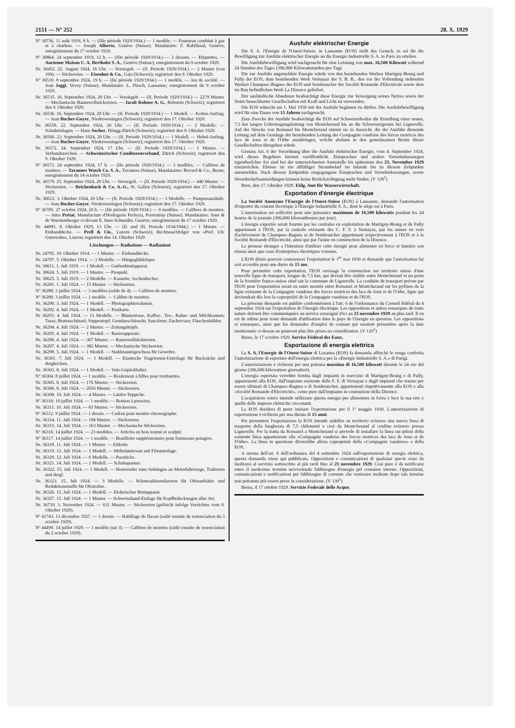2151 — Nº 252 28. X. 1929
Nº 30736. 11 août 1919, 9 h. — (IIIe période 1929/1934.) — 1 modèle. — Fourneau combiné à gaz et à charbon. — Joseph Alberto, Genève (Suisse). Mandataire: F. Rabilloud, Genève; enregistrement du 17 octobre 1929.
Nº 30864. 24 septembre 1919, 12 h. — (IIIe période 1929/1934.) — 2 dessins. — Etiquettes. — Ancienne Maison C. A. Bertholet S. A., Genève (Suisse); enregistrement du 9 octobre 1929.
Nr. 36452. 22. August 1924, 16 Uhr. — Versiegelt. — (II. Periode 1929/1934.) — 2 Muster (von 199). — Stickereien. — Eisenhut & Co., Gais (Schweiz); registriert den 9. Oktober 1929.
Nº 36510. 8 septembre 1924, 19 h. — (IIe période 1929/1934.) — 1 modèle. — Jeu de société. — Jean Jaggi, Vevey (Suisse). Mandataire: L. Flesch, Lausanne; enregistrement du 9 octobre 1929.
Nr. 36535. 16. September 1924, 20 Uhr. — Versiegelt. — (II. Periode 1929/1934.) — 2279 Muster. — Mechanische Baumwollstickereien. — Jacob Rohner A. G., Rebstein (Schweiz); registriert den 9. Oktober 1929.
Nr. 36536. 16. September 1924, 20 Uhr. — (II. Periode 1929/1934.) — 1 Modell. — Ketten-Aufzug. — Jean Bucher-Guyer, Niederweningen (Schweiz); registriert den 17. Oktober 1929.
Nr. 36559. 22. September 1924, 20 Uhr. — (II. Periode 1929/1934.) — 2 Modelle. — Schuheinlagen. — Hans Sochor, Höngg-Zürich (Schweiz); registriert den 9. Oktober 1929.
Nr. 36566. 23. September 1924, 20 Uhr. — (II. Periode 1929/1934.) — 1 Modell. — Hebel-Aufzug. — Jean Bucher-Guyer, Niederweningen (Schweiz); registriert den 17. Oktober 1929.
Nr. 36572. 24. September 1924, 17 Uhr. — (II. Periode 1929/1934.) — 1 Muster. — Verbandszeichen. — Schweizerischer Conditorenverband, Zürich (Schweiz); registriert den 9. Oktober 1929.
Nº 36573. 24 septembre 1924, 17 h. — (IIe période 1929/1934.) — 3 modèles. — Calibres de montres. — Tavannes Watch Co. S. A., Tavannes (Suisse). Mandataires: Bovard & Co., Berne; enregistrement du 14 octobre 1929.
Nr. 36579. 25. September 1924, 20 Uhr. — Versiegelt. — (II. Periode 1929/1934.) — 440 Muster. — Stickereien. — Reichenbach & Co. A.-G., St. Gallen (Schweiz); registriert den 17. Oktober 1929.
Nr. 36612. 3. Oktober 1924, 20 Uhr. — (II. Periode 1929/1934.) — 3 Modelle. — Pumpenausläufe. — Jean Bucher-Guyer, Niederweningen (Schweiz); registriert den 17. Oktober 1929.
Nº 36705. 27 octobre 1924, 20 h. — (IIe période 1929/1934.) — 9 modèles. — Calibres de montres. — Jules Prétat, Manufacture d'Horlogerie Perfecta, Porrentruy (Suisse). Mandataires: Imer & de Wurstemberger ci-devant E. Imer-Schneider, Genève; enregistrement du 17 octobre 1929.
Nr. 44981. 8. Oktober 1929, 13 Uhr. — (II. und III. Periode 1934/1944.) — 1 Muster. — Einbanddecke. — Prell & Cie., Luzern (Schweiz); Rechtsnachfolger von «Prof. Ulr. Gutersohn», Luzern; registriert den 14. Oktober 1929.
Löschungen — Radiations — Radiazioni
Nr. 24795. 10. Oktober 1914. — 1 Muster. — Einbanddecke.
Nr. 24797. 5. Oktober 1914. — 3 Modelle. — Hängeglühkörper.
Nr. 30611. 1. Juli 1919. — 1 Modell. — Garbenbindapparat.
Nr. 30624. 5. Juli 1919. — 1 Muster. — Prospekt.
Nr. 30625. 5. Juli 1919. — 2 Modelle. — Kassette; Aschenbecher.
Nr. 36281. 1. Juli 1924. — 15 Muster. — Stickereien.
Nº 36288. 3 juillet 1924. — 3 modèles (solde de 4). — Calibres de montres.
Nº 36289. 3 juillet 1924. — 1 modèle. — Calibre de montres.
Nr. 36290. 3. Juli 1924. — 1 Modell. — Photographierrahmen.
Nr. 36292. 4. Juli 1924. — 1 Modell. — Postkarte.
Nr 36293. 4. Juli 1924. — 13 Modelle. — Blumenvase, Kaffee-, Tee-, Rahm- und Milchkannen; Tasse; Bratenschüssel; Suppentopf; Gemüseschüsseln; Saucièren; Zuckervase; Flaschenkühler.
Nr. 36294. 4. Juli 1924. — 2 Muster. — Zeitungsköpfe.
Nr. 36295. 4. Juli 1924. — 1 Modell. — Rasierapparate.
Nr. 36296. 4. Juli 1924. — 307 Muster. — Baumwollstickereien.
Nr. 36297. 4. Juli 1924. — 382 Muster. — Mechanische Stickereien.
Nr. 36298. 5. Juli 1924. — 1 Modell. — Stahlmantelgeschoss für Gewehre.
Nr. 36301. 7. Juli 1924. — 1 Modell. — Elastische Tragriemen-Unterlage für Rucksäcke und dergleichen.
Nr. 36303. 8. Juli 1924. — 1 Modell. — Velo-Gepäckhalter.
Nº 36304. 8 juillet 1924. — 1 modèle. — Roulement à billes pour trottinettes.
Nr. 36305. 8. Juli 1924. — 176 Muster. — Stickereien.
Nr. 36306. 8. Juli 1924. — 2656 Muster. — Stickereien.
Nr. 36308. 10. Juli 1924. — 4 Muster. — Läufer-Teppiche.
Nº 36310. 10 juillet 1924. — 1 modèle. — Bouton à pression.
Nr. 36311. 10. Juli 1924. — 83 Muster. — Stickereien.
Nº 36312. 9 juillet 1924. — 1 dessin. — Cadran pour montre-chronographe.
Nr. 36314. 11. Juli 1924. — 194 Muster. — Stickereien.
Nr. 36315. 14. Juli 1924. — 163 Muster. — Mechanische Stickereien.
Nº 36316. 14 juillet 1924. — 23 modèles. — Articles en bois tourné et sculpté.
Nº 36317. 14 juillet 1924. — 1 modèle. — Bouilloire supplémentaire pour fourneaux-potagers.
Nr. 36318. 11. Juli 1924. — 1 Muster. — Etikette.
Nr. 36319. 12. Juli 1924. — 1 Modell. — Möbeluntersatz mit Filzunterlage.
Nr. 36320. 12. Juli 1924. — 6 Modelle. — Passtücke.
Nr. 36321. 14. Juli 1924. — 1 Modell. — Schuhspanner.
Nr. 36322. 15. Juli 1924. — 1 Modell. — Heuwender zum Anhängen an Motorfahrzeuge, Traktoren und dergl.
Nr. 36323. 15. Juli 1924. — 3 Modelle. — Wärmeakkumulatoren für Ofenaufsätze und Reduktionsmuffe für Ofenrohre.
Nr. 36326. 15. Juli 1924. — 1 Modell. — Elektrischer Brutapparat.
Nr. 36327. 15. Juli 1924. — 1 Muster. — Schweissband-Einlage für Kopfbedeckungen aller Art.
Nr. 36719. 3. November 1924. — 631 Muster. — Stickereien (gelöscht infolge Verzichtes vom 9. Oktober 1929).
Nº 41743. 13 décembre 1927. — 1 dessin. — Habillage de flacon (radié ensuite de renonciation du 3 octobre 1929).
Nº 44499. 14 juillet 1929. — 1 modèle (sur 3). — Calibres de montres (radié ensuite de renonciation du 2 octobre 1929).
Ausfuhr elektrischer Energie
Die S. A. l'Energie de l'Ouest-Suisse, in Lausanne (EOS) stellt das Gesuch, es sei ihr die Bewilligung zur Ausfuhr elektrischer Energie an die Energie Industrielle S. A. in Paris zu erteilen.
Die Ausfuhrbewilligung wird nachgesucht für eine Leistung von max. 16,500 Kilowatt während 24 Stunden des Tages (396,000 Kilowattstunden pro Tag).
Die zur Ausfuhr angemeldete Energie würde von den bestehenden Werken Martigny-Bourg und Fully der EOS, dem bestehenden Werk Vernayaz der S. B. B., den vor der Vollendung stehenden Werken Champsec-Bagnes der EOS und Sembrancher der Société Romande d'Electricité sowie dem im Bau befindlichen Werk La Dixence geliefert.
Der ausländische Abnehmer beabsichtigt diese Energie zur Versorgung seines Netzes sowie der Netze benachbarter Gesellschaften mit Kraft und Licht zu verwenden.
Die EOS wünscht am 1. Mai 1930 mit der Ausfuhr beginnen zu dürfen. Die Ausfuhrbewilligung wird für eine Dauer von 15 Jahren nachgesucht.
Zum Zwecke der Ausfuhr beabsichtigt die EOS auf Schweizerboden die Erstellung einer neuen, 7,5 km langen Uebertragungsleitung von Montcherand bis an die Schweizergrenze bei Lignerolle. Auf der Strecke von Romanel bis Montcherand nimmt sie in Aussicht, die der Ausfuhr dienende Leitung auf dem Gestänge der bestehenden Leitung der Compagnie vaudoise des forces motrices des lacs de Joux et de l'Orbe anzubringen, welche alsdann in den gemeinsamen Besitz dieser Gesellschaften übergehen würde.
Gemäss Art. 6 der Verordnung über die Ausfuhr elektrischer Energie, vom 4. September 1924, wird dieses Begehren hiermit veröffentlicht. Einsprachen und andere Vernehmlassungen irgendwelcher Art sind bei der unterzeichneten Amtsstelle bis spätestens den 23. November 1929 einzureichen. Ebenso ist ein allfälliger Strombedarf im Inlande bis zu diesem Zeitpunkte anzumelden. Nach diesem Zeitpunkte eingegangene Einsprachen und Vernehmlassungen, sowie Strombedarfsanmeldungen können keine Berücksichtigung mehr finden. (V 128<sup>1</sup>)
Bern, den 17. Oktober 1929. Eidg. Amt für Wasserwirtschaft.
Exportation d'énergie électrique
La Société Anonyme l'Energie de l'Ouest-Suisse (EOS) à Lausanne, demande l'autorisation d'exporter du courant électrique à l'Energie Industrielle S. A., dont le siège est à Paris.
L'autorisation est sollicitée pour une puissance maximum de 16,500 kilowatts pendant les 24 heures de la journée (396,000 kilowattheures par jour).
L'énergie exportée serait fournie par les centrales en exploitation de Martigny-Bourg et de Fully appartenant à l'EOS, par la centrale existante des C. F. F. à Vernayaz, par les usines en voie d'achèvement de Champsec-Bagnes et de Sembrancher appartenant respectivement à l'EOS et à la Société Romande d'Electricité, ainsi que par l'usine en construction de la Dixence.
Le preneur étranger a l'intention d'utiliser cette énergie pour alimenter en force et lumière son réseau ainsi que ceux d'entreprises électriques voisines.
L'EOS désire pouvoir commencer l'exportation le 1<sup>er</sup> mai 1930 et demande que l'autorisation lui soit accordée pour une durée de 15 ans.
Pour permettre cette exportation, l'EOS envisage la construction sur territoire suisse d'une nouvelle ligne de transport, longue de 7,5 km, qui devrait être établie entre Montcherand et un point de la frontière franco-suisse situé sur la commune de Lignerolle. La conduite de transport prévue par l'EOS pour l'exportation serait en outre montée entre Romanel et Montcherand sur les pylônes de la ligne existante de la Compagnie vaudoise des forces motrices des lacs de Joux et de l'Orbe, ligne qui deviendrait dès lors la copropriété de la Compagnie vaudoise et de l'EOS.
La présente demande est publiée conformément à l'art. 6 de l'ordonnance du Conseil fédéral du 4 septembre 1924 sur l'exportation de l'énergie électrique. Les oppositions et autres remarques de toute nature doivent être communiquées au service soussigné d'ici au 23 novembre 1929 au plus tard. Il en est de même pour toute demande d'utilisation dans le pays de l'énergie en question. Les oppositions et remarques, ainsi que les demandes d'emploi de courant qui seraient présentées après la date mentionnée ci-dessus ne pourront plus être prises en considération. (V 129<sup>1</sup>)
Berne, le 17 octobre 1929. Service Fédéral des Eaux.
Esportazione di energia elettrica
La S. A. l'Energie de l'Ouest-Suisse di Losanna (EOS) fa domanda affinchè le venga conferita l'autorizzazione di esportare dell'energia elettrica per la «Energie Industrielle S. A.» di Parigi.
L'autorizzazione è richiesta per una potenza massima di 16,500 kilowatt durante le 24 ore del giorno (396,000 kilowattore giornalieri).
L'energia esportata verrebbe fornita dagli impianti in esercizio di Martigny-Bourg e di Fully, appartenenti alla EOS, dall'impianto esistente delle F. F. di Vernayaz e dagli impianti che stanno per essere ultimati di Champsec-Bagnes e di Sembrancher, appartenenti rispettivamente alla EOS e alla «Société Romande d'Electricité», come pure dall'impianto in costruzione della Dixence.
L'acquisitore estero intende utilizzare questa energia per alimentare in forza e luce la sua rete e quelle delle imprese elettriche circostanti.
La EOS desidera di poter iniziare l'esportazione per il 1º maggio 1930. L'autorizzazione di esportazione è richiesta per una durata di 15 anni.
Per permettere l'esportazione la EOS intende stabilire su territorio svizzero una nuova linea di trasporto della lunghezza di 7,5 chilometri e cioè da Montcherand al confine svizzero presso Lignerolle. Per la tratta da Romanel a Montcherand si prevede di installare la linea sui piloni della esistente linea appartenente alla «Compagnie vaudoise des forces motrices des lacs de Joux et de l'Orbe». La linea in questione diverrebbe allora coproprietà della «Compagnie vaudoise» e della EOS.
A norma dell'art. 6 dell'ordinanza del 4 settembre 1924 sull'esportazione di energia elettrica, questa domanda viene qui pubblicata. Opposizioni e comunicazioni di qualsiasi specie sono da inoltrarsi al servizio sottoscritto al più tardi fino al 23 novembre 1929. Così pure è da notificarsi entro il medesimo termine un'eventuale fabbisogno d'energia pel consumo interno. Opposizioni, comunicazioni o notificazioni per fabbisogno di corrente che venissero inoltrate dopo tale termine non potranno più essere prese in considerazione. (V 130<sup>1</sup>)
Berna, il 17 ottobre 1929. Servizio Federale delle Acque.